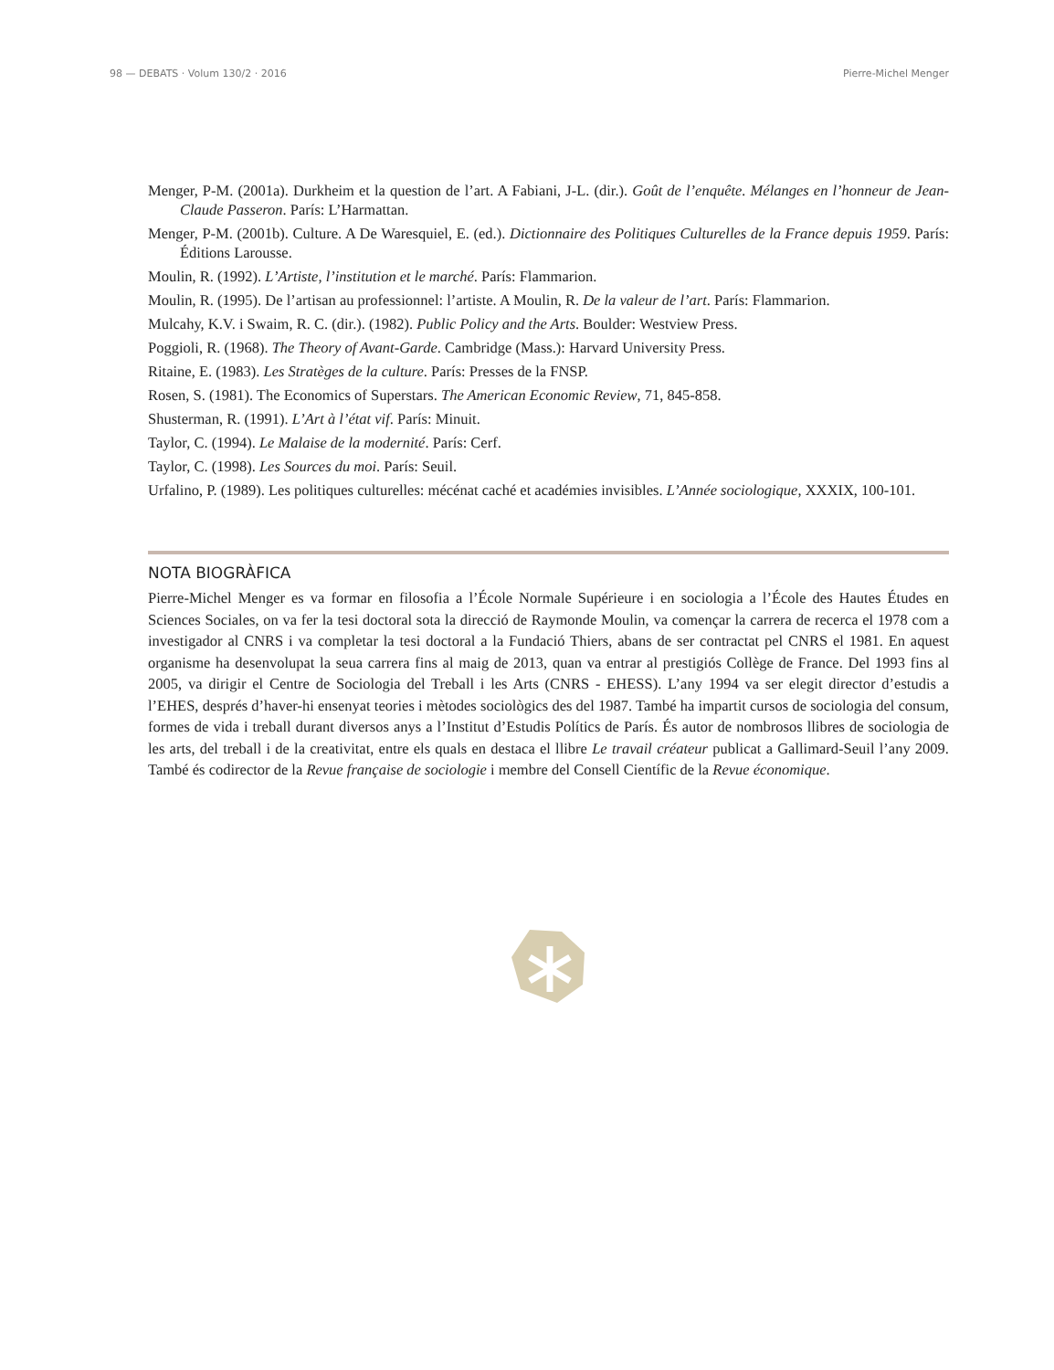98 — DEBATS · Volum 130/2 · 2016 Pierre-Michel Menger
Menger, P-M. (2001a). Durkheim et la question de l’art. A Fabiani, J-L. (dir.). Goût de l’enquête. Mélanges en l’honneur de Jean-Claude Passeron. París: L’Harmattan.
Menger, P-M. (2001b). Culture. A De Waresquiel, E. (ed.). Dictionnaire des Politiques Culturelles de la France depuis 1959. París: Éditions Larousse.
Moulin, R. (1992). L’Artiste, l’institution et le marché. París: Flammarion.
Moulin, R. (1995). De l’artisan au professionnel: l’artiste. A Moulin, R. De la valeur de l’art. París: Flammarion.
Mulcahy, K.V. i Swaim, R. C. (dir.). (1982). Public Policy and the Arts. Boulder: Westview Press.
Poggioli, R. (1968). The Theory of Avant-Garde. Cambridge (Mass.): Harvard University Press.
Ritaine, E. (1983). Les Stratèges de la culture. París: Presses de la FNSP.
Rosen, S. (1981). The Economics of Superstars. The American Economic Review, 71, 845-858.
Shusterman, R. (1991). L’Art à l’état vif. París: Minuit.
Taylor, C. (1994). Le Malaise de la modernité. París: Cerf.
Taylor, C. (1998). Les Sources du moi. París: Seuil.
Urfalino, P. (1989). Les politiques culturelles: mécénat caché et académies invisibles. L’Année sociologique, XXXIX, 100-101.
NOTA BIOGRÀFICA
Pierre-Michel Menger es va formar en filosofia a l’École Normale Supérieure i en sociologia a l’École des Hautes Études en Sciences Sociales, on va fer la tesi doctoral sota la direcció de Raymonde Moulin, va començar la carrera de recerca el 1978 com a investigador al CNRS i va completar la tesi doctoral a la Fundació Thiers, abans de ser contractat pel CNRS el 1981. En aquest organisme ha desenvolupat la seua carrera fins al maig de 2013, quan va entrar al prestigiós Collège de France. Del 1993 fins al 2005, va dirigir el Centre de Sociologia del Treball i les Arts (CNRS - EHESS). L’any 1994 va ser elegit director d’estudis a l’EHES, després d’haver-hi ensenyat teories i mètodes sociològics des del 1987. També ha impartit cursos de sociologia del consum, formes de vida i treball durant diversos anys a l’Institut d’Estudis Polítics de París. És autor de nombrosos llibres de sociologia de les arts, del treball i de la creativitat, entre els quals en destaca el llibre Le travail créateur publicat a Gallimard-Seuil l’any 2009. També és codirector de la Revue française de sociologie i membre del Consell Científic de la Revue économique.